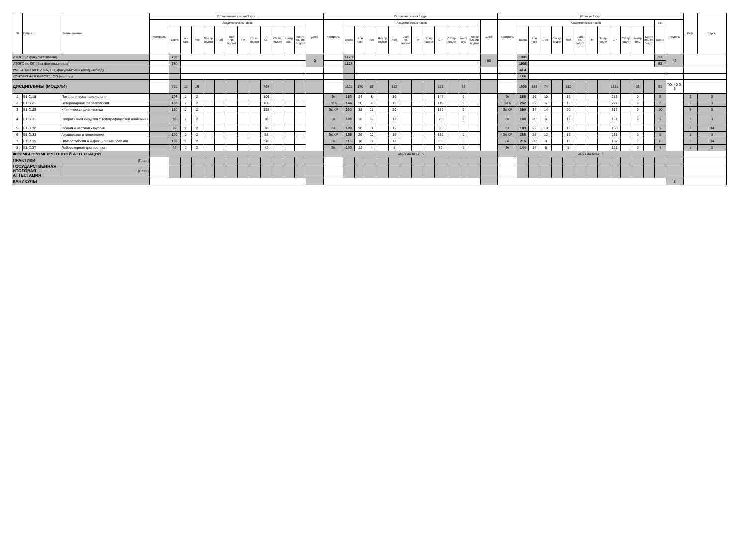| № | Индекс | Наименование | Установочная сессия 3 курс | | | | | | | | | | | | | | Основная сессия 3 курс | | | | | | | | | | | | | | Итого за 3 курс | | | | | | | | | | | | | | | Каф. | Курсы |
| --- | --- | --- | --- | --- | --- | --- | --- | --- | --- | --- | --- | --- | --- | --- | --- | --- | --- | --- | --- | --- | --- | --- | --- | --- | --- | --- | --- | --- | --- | --- | --- | --- | --- | --- | --- | --- | --- | --- | --- | --- | --- | --- | --- | --- | --- | --- | --- |
| | | | Контроль | Академических часов | | | | | | | | | | | | Дней | Контроль | Академических часов | | | | | | | | | | | | Дней | Контроль | Академических часов | | | | | | | | | | | | з.е. | Недель | | |
| | | | | Всего | Кон такт. | Лек | Лек пр. подгот | Лаб | Лаб пр. подгот | Пр | Пр пр. подгот | СР | СР пр. подгот | Контр оль | Контр оль пр. подгот | | | Всего | Кон такт. | Лек | Лек пр. подгот | Лаб | Лаб пр. подгот | Пр | Пр пр. подгот | СР | СР пр. подгот | Контр оль | Контр оль пр. подгот | | | Всего | Кон такт. | Лек | Лек пр. подгот | Лаб | Лаб пр. подгот | Пр | Пр пр. подгот | СР | СР пр. подгот | Контр оль | Контр оль пр. подгот | Всего | | | |
| ИТОГО (с факультативами) | | | | 780 | | | | | | | | | | | | 0 | | 1128 | | | | | | | | | | | | 50 | | 1908 | | | | | | | | | | | | 53 | 43 | | |
| ИТОГО по ОП (без факультативов) | | | | 780 | | | | | | | | | | | | | | 1128 | | | | | | | | | | | | | | 1908 | | | | | | | | | | | | 53 | | | |
| УЧЕБНАЯ НАГРУЗКА, ОП, факультативы (акад.час/нед) | | | | | | | | | | | | | | | | | | | | | | | | | | | | | | | | 44,4 | | | | | | | | | | | | | | | |
| КОНТАКТНАЯ РАБОТА, ОП (час/год) | | | | | | | | | | | | | | | | | | | | | | | | | | | | | | | | 186 | | | | | | | | | | | | | | | |
| ДИСЦИПЛИНЫ (МОДУЛИ) | | | | 780 | 16 | 16 | | | | | | 764 | | | | | | 1128 | 170 | 58 | | 112 | | | | 895 | | 63 | | | | 1908 | 186 | 74 | | 112 | | | | 1659 | | 63 | | 53 | ТО: 40 Э: 3 | | |
| 1 | Б1.О.18 | Патологическая физиология | | 108 | 2 | 2 | | | | | | 106 | | | | | Эк | 180 | 24 | 8 | | 16 | | | | 147 | | 9 | | | Эк | 288 | 26 | 10 | | 16 | | | | 253 | | 9 | | 8 | | 6 | 3 |
| 2 | Б1.О.21 | Ветеринарная фармакология | | 108 | 2 | 2 | | | | | | 106 | | | | | Эк К | 144 | 20 | 4 | | 16 | | | | 115 | | 9 | | | Эк К | 252 | 22 | 6 | | 16 | | | | 221 | | 9 | | 7 | | 6 | 3 |
| 3 | Б1.О.28 | Клиническая диагностика | | 160 | 2 | 2 | | | | | | 158 | | | | | Эк КР | 200 | 32 | 12 | | 20 | | | | 159 | | 9 | | | Эк КР | 360 | 34 | 14 | | 20 | | | | 317 | | 9 | | 10 | | 8 | 3 |
| 4 | Б1.О.31 | Оперативная хирургия с топографической анатомией | | 80 | 2 | 2 | | | | | | 78 | | | | | Эк | 100 | 18 | 6 | | 12 | | | | 73 | | 9 | | | Эк | 180 | 20 | 8 | | 12 | | | | 151 | | 9 | | 5 | | 8 | 3 |
| 5 | Б1.О.32 | Общая и частная хирургия | | 80 | 2 | 2 | | | | | | 78 | | | | | За | 100 | 20 | 8 | | 12 | | | | 80 | | | | | За | 180 | 22 | 10 | | 12 | | | | 158 | | | | 5 | | 8 | 34 |
| 6 | Б1.О.33 | Акушерство и гинекология | | 100 | 2 | 2 | | | | | | 98 | | | | | Эк КР | 188 | 26 | 10 | | 16 | | | | 153 | | 9 | | | Эк КР | 288 | 28 | 12 | | 16 | | | | 251 | | 9 | | 8 | | 8 | 3 |
| 7 | Б1.О.35 | Эпизоотология и инфекционные болезни | | 100 | 2 | 2 | | | | | | 98 | | | | | Эк | 116 | 18 | 6 | | 12 | | | | 89 | | 9 | | | Эк | 216 | 20 | 8 | | 12 | | | | 187 | | 9 | | 6 | | 8 | 34 |
| 8 | Б1.О.37 | Лабораторная диагностика | | 44 | 2 | 2 | | | | | | 42 | | | | | Эк | 100 | 12 | 4 | | 8 | | | | 79 | | 9 | | | Эк | 144 | 14 | 6 | | 8 | | | | 121 | | 9 | | 4 | | 8 | 3 |
| ФОРМЫ ПРОМЕЖУТОЧНОЙ АТТЕСТАЦИИ | | | | | | | | | | | | | | | | | Эк(7) За КР(2) К | | | | | | | | | | | | | | Эк(7) За КР(2) К | | | | | | | | | | | | | | | | |
| ПРАКТИКИ | | (План) | | | | | | | | | | | | | | | | | | | | | | | | | | | | | | | | | | | | | | | | | | | | | |
| ГОСУДАРСТВЕННАЯ ИТОГОВАЯ АТТЕСТАЦИЯ | | (План) | | | | | | | | | | | | | | | | | | | | | | | | | | | | | | | | | | | | | | | | | | | | | |
| КАНИКУЛЫ | | | | | | | | | | | | | | | | | | | | | | | | | | | | | | | | | | | | | | | | | | | | | 8 | | |